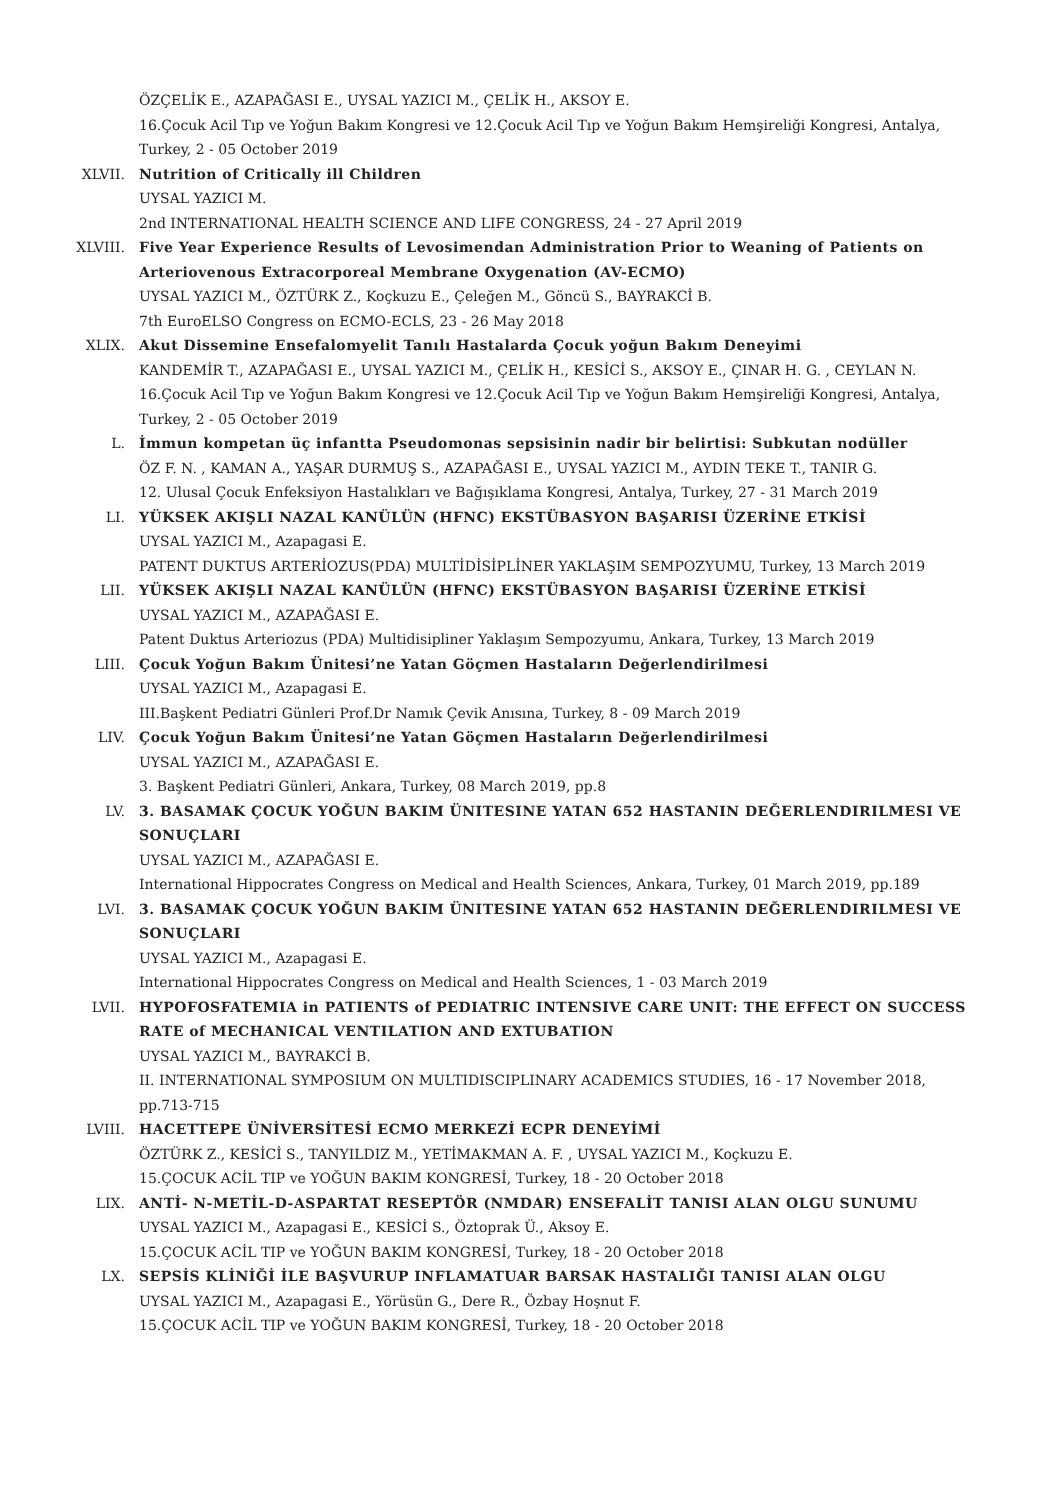ÖZÇELİK E., AZAPAĞASI E., UYSAL YAZICI M., ÇELİK H., AKSOY E.
16.Çocuk Acil Tıp ve Yoğun Bakım Kongresi ve 12.Çocuk Acil Tıp ve Yoğun Bakım Hemşireliği Kongresi, Antalya, Turkey, 2 - 05 October 2019
XLVII. Nutrition of Critically ill Children
UYSAL YAZICI M.
2nd INTERNATIONAL HEALTH SCIENCE AND LIFE CONGRESS, 24 - 27 April 2019
XLVIII. Five Year Experience Results of Levosimendan Administration Prior to Weaning of Patients on Arteriovenous Extracorporeal Membrane Oxygenation (AV-ECMO)
UYSAL YAZICI M., ÖZTÜRK Z., Koçkuzu E., Çeleğen M., Göncü S., BAYRAKCİ B.
7th EuroELSO Congress on ECMO-ECLS, 23 - 26 May 2018
XLIX. Akut Dissemine Ensefalomyelit Tanılı Hastalarda Çocuk yoğun Bakım Deneyimi
KANDEMİR T., AZAPAĞASI E., UYSAL YAZICI M., ÇELİK H., KESİCİ S., AKSOY E., ÇINAR H. G. , CEYLAN N.
16.Çocuk Acil Tıp ve Yoğun Bakım Kongresi ve 12.Çocuk Acil Tıp ve Yoğun Bakım Hemşireliği Kongresi, Antalya, Turkey, 2 - 05 October 2019
L. İmmun kompetan üç infantta Pseudomonas sepsisinin nadir bir belirtisi: Subkutan nodüller
ÖZ F. N. , KAMAN A., YAŞAR DURMUŞ S., AZAPAĞASI E., UYSAL YAZICI M., AYDIN TEKE T., TANIR G.
12. Ulusal Çocuk Enfeksiyon Hastalıkları ve Bağışıklama Kongresi, Antalya, Turkey, 27 - 31 March 2019
LI. YÜKSEK AKIŞLI NAZAL KANÜLÜN (HFNC) EKSTÜBASYON BAŞARISI ÜZERİNE ETKİSİ
UYSAL YAZICI M., Azapagasi E.
PATENT DUKTUS ARTERİOZUS(PDA) MULTİDİSİPLİNER YAKLAŞIM SEMPOZYUMU, Turkey, 13 March 2019
LII. YÜKSEK AKIŞLI NAZAL KANÜLÜN (HFNC) EKSTÜBASYON BAŞARISI ÜZERİNE ETKİSİ
UYSAL YAZICI M., AZAPAĞASI E.
Patent Duktus Arteriozus (PDA) Multidisipliner Yaklaşım Sempozyumu, Ankara, Turkey, 13 March 2019
LIII. Çocuk Yoğun Bakım Ünitesi’ne Yatan Göçmen Hastaların Değerlendirilmesi
UYSAL YAZICI M., Azapagasi E.
III.Başkent Pediatri Günleri Prof.Dr Namık Çevik Anısına, Turkey, 8 - 09 March 2019
LIV. Çocuk Yoğun Bakım Ünitesi’ne Yatan Göçmen Hastaların Değerlendirilmesi
UYSAL YAZICI M., AZAPAĞASI E.
3. Başkent Pediatri Günleri, Ankara, Turkey, 08 March 2019, pp.8
LV. 3. BASAMAK ÇOCUK YOĞUN BAKIM ÜNITESINE YATAN 652 HASTANIN DEĞERLENDIRILMESI VE SONUÇLARI
UYSAL YAZICI M., AZAPAĞASI E.
International Hippocrates Congress on Medical and Health Sciences, Ankara, Turkey, 01 March 2019, pp.189
LVI. 3. BASAMAK ÇOCUK YOĞUN BAKIM ÜNITESINE YATAN 652 HASTANIN DEĞERLENDIRILMESI VE SONUÇLARI
UYSAL YAZICI M., Azapagasi E.
International Hippocrates Congress on Medical and Health Sciences, 1 - 03 March 2019
LVII. HYPOFOSFATEMIA in PATIENTS of PEDIATRIC INTENSIVE CARE UNIT: THE EFFECT ON SUCCESS RATE of MECHANICAL VENTILATION AND EXTUBATION
UYSAL YAZICI M., BAYRAKCİ B.
II. INTERNATIONAL SYMPOSIUM ON MULTIDISCIPLINARY ACADEMICS STUDIES, 16 - 17 November 2018, pp.713-715
LVIII. HACETTEPE ÜNİVERSİTESİ ECMO MERKEZİ ECPR DENEYİMİ
ÖZTÜRK Z., KESİCİ S., TANYILDIZ M., YETİMAKMAN A. F. , UYSAL YAZICI M., Koçkuzu E.
15.ÇOCUK ACİL TIP ve YOĞUN BAKIM KONGRESİ, Turkey, 18 - 20 October 2018
LIX. ANTİ- N-METİL-D-ASPARTAT RESEPTÖR (NMDAR) ENSEFALİT TANISI ALAN OLGU SUNUMU
UYSAL YAZICI M., Azapagasi E., KESİCİ S., Öztoprak Ü., Aksoy E.
15.ÇOCUK ACİL TIP ve YOĞUN BAKIM KONGRESİ, Turkey, 18 - 20 October 2018
LX. SEPSİS KLİNİĞİ İLE BAŞVURUP INFLAMATUAR BARSAK HASTALIĞI TANISI ALAN OLGU
UYSAL YAZICI M., Azapagasi E., Yörüsün G., Dere R., Özbay Hoşnut F.
15.ÇOCUK ACİL TIP ve YOĞUN BAKIM KONGRESİ, Turkey, 18 - 20 October 2018